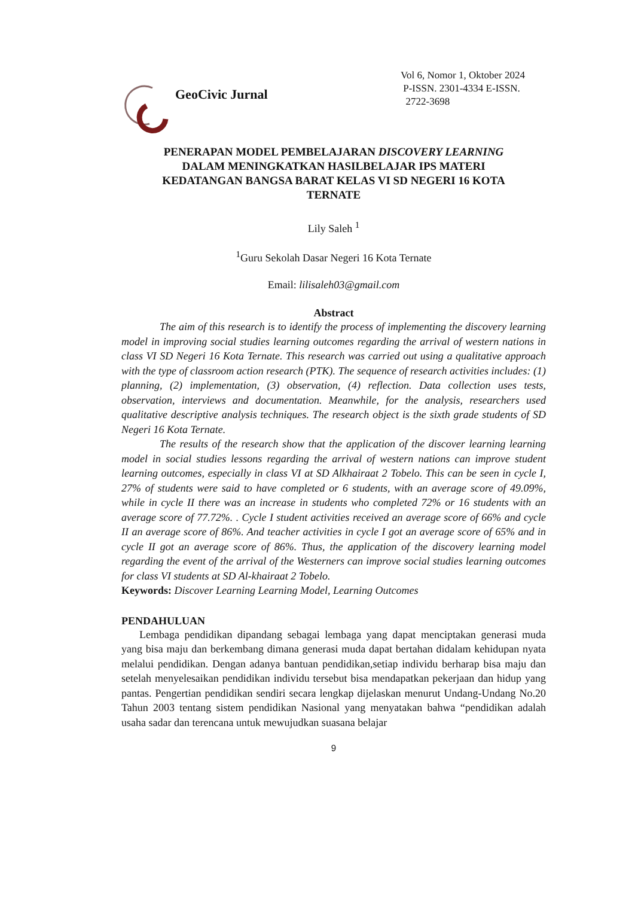GeoCivic Jurnal
Vol 6, Nomor 1, Oktober 2024
P-ISSN. 2301-4334 E-ISSN.
2722-3698
PENERAPAN MODEL PEMBELAJARAN DISCOVERY LEARNING
DALAM MENINGKATKAN HASILBELAJAR IPS MATERI
KEDATANGAN BANGSA BARAT KELAS VI SD NEGERI 16 KOTA
TERNATE
Lily Saleh <sup>1</sup>
<sup>1</sup> Guru Sekolah Dasar Negeri 16 Kota Ternate
Email: lilisaleh03@gmail.com
Abstract
The aim of this research is to identify the process of implementing the discovery learning model in improving social studies learning outcomes regarding the arrival of western nations in class VI SD Negeri 16 Kota Ternate. This research was carried out using a qualitative approach with the type of classroom action research (PTK). The sequence of research activities includes: (1) planning, (2) implementation, (3) observation, (4) reflection. Data collection uses tests, observation, interviews and documentation. Meanwhile, for the analysis, researchers used qualitative descriptive analysis techniques. The research object is the sixth grade students of SD Negeri 16 Kota Ternate.
The results of the research show that the application of the discover learning learning model in social studies lessons regarding the arrival of western nations can improve student learning outcomes, especially in class VI at SD Alkhairaat 2 Tobelo. This can be seen in cycle I, 27% of students were said to have completed or 6 students, with an average score of 49.09%, while in cycle II there was an increase in students who completed 72% or 16 students with an average score of 77.72%. . Cycle I student activities received an average score of 66% and cycle II an average score of 86%. And teacher activities in cycle I got an average score of 65% and in cycle II got an average score of 86%. Thus, the application of the discovery learning model regarding the event of the arrival of the Westerners can improve social studies learning outcomes for class VI students at SD Al-khairaat 2 Tobelo.
Keywords: Discover Learning Learning Model, Learning Outcomes
PENDAHULUAN
Lembaga pendidikan dipandang sebagai lembaga yang dapat menciptakan generasi muda yang bisa maju dan berkembang dimana generasi muda dapat bertahan didalam kehidupan nyata melalui pendidikan. Dengan adanya bantuan pendidikan,setiap individu berharap bisa maju dan setelah menyelesaikan pendidikan individu tersebut bisa mendapatkan pekerjaan dan hidup yang pantas. Pengertian pendidikan sendiri secara lengkap dijelaskan menurut Undang-Undang No.20 Tahun 2003 tentang sistem pendidikan Nasional yang menyatakan bahwa “pendidikan adalah usaha sadar dan terencana untuk mewujudkan suasana belajar
9